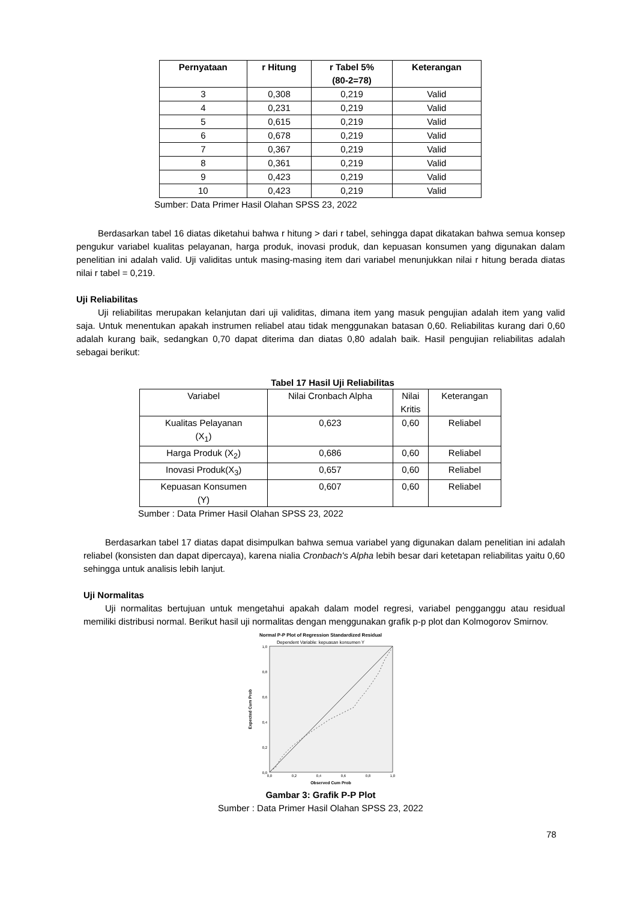| Pernyataan | r Hitung | r Tabel 5% (80-2=78) | Keterangan |
| --- | --- | --- | --- |
| 3 | 0,308 | 0,219 | Valid |
| 4 | 0,231 | 0,219 | Valid |
| 5 | 0,615 | 0,219 | Valid |
| 6 | 0,678 | 0,219 | Valid |
| 7 | 0,367 | 0,219 | Valid |
| 8 | 0,361 | 0,219 | Valid |
| 9 | 0,423 | 0,219 | Valid |
| 10 | 0,423 | 0,219 | Valid |
Sumber: Data Primer Hasil Olahan SPSS 23, 2022
Berdasarkan tabel 16 diatas diketahui bahwa r hitung > dari r tabel, sehingga dapat dikatakan bahwa semua konsep pengukur variabel kualitas pelayanan, harga produk, inovasi produk, dan kepuasan konsumen yang digunakan dalam penelitian ini adalah valid. Uji validitas untuk masing-masing item dari variabel menunjukkan nilai r hitung berada diatas nilai r tabel = 0,219.
Uji Reliabilitas
Uji reliabilitas merupakan kelanjutan dari uji validitas, dimana item yang masuk pengujian adalah item yang valid saja. Untuk menentukan apakah instrumen reliabel atau tidak menggunakan batasan 0,60. Reliabilitas kurang dari 0,60 adalah kurang baik, sedangkan 0,70 dapat diterima dan diatas 0,80 adalah baik. Hasil pengujian reliabilitas adalah sebagai berikut:
Tabel 17 Hasil Uji Reliabilitas
| Variabel | Nilai Cronbach Alpha | Nilai Kritis | Keterangan |
| Kualitas Pelayanan (X<sub>1</sub>) | 0,623 | 0,60 | Reliabel |
| Harga Produk (X<sub>2</sub>) | 0,686 | 0,60 | Reliabel |
| Inovasi Produk(X<sub>3</sub>) | 0,657 | 0,60 | Reliabel |
| Kepuasan Konsumen (Y) | 0,607 | 0,60 | Reliabel |
Sumber : Data Primer Hasil Olahan SPSS 23, 2022
Berdasarkan tabel 17 diatas dapat disimpulkan bahwa semua variabel yang digunakan dalam penelitian ini adalah reliabel (konsisten dan dapat dipercaya), karena nialia Cronbach's Alpha lebih besar dari ketetapan reliabilitas yaitu 0,60 sehingga untuk analisis lebih lanjut.
Uji Normalitas
Uji normalitas bertujuan untuk mengetahui apakah dalam model regresi, variabel pengganggu atau residual memiliki distribusi normal. Berikut hasil uji normalitas dengan menggunakan grafik p-p plot dan Kolmogorov Smirnov.
Normal P-P Plot of Regression Standardized Residual
Dependent Variable: kepuasan konsumen Y
1,0
0,8
0,6
0,4
0,2
0,0
0,0
0,2
0,4
0,6
0,8
1,0
Observed Cum Prob
Expected Cum Prob
Gambar 3: Grafik P-P Plot
Sumber : Data Primer Hasil Olahan SPSS 23, 2022
78